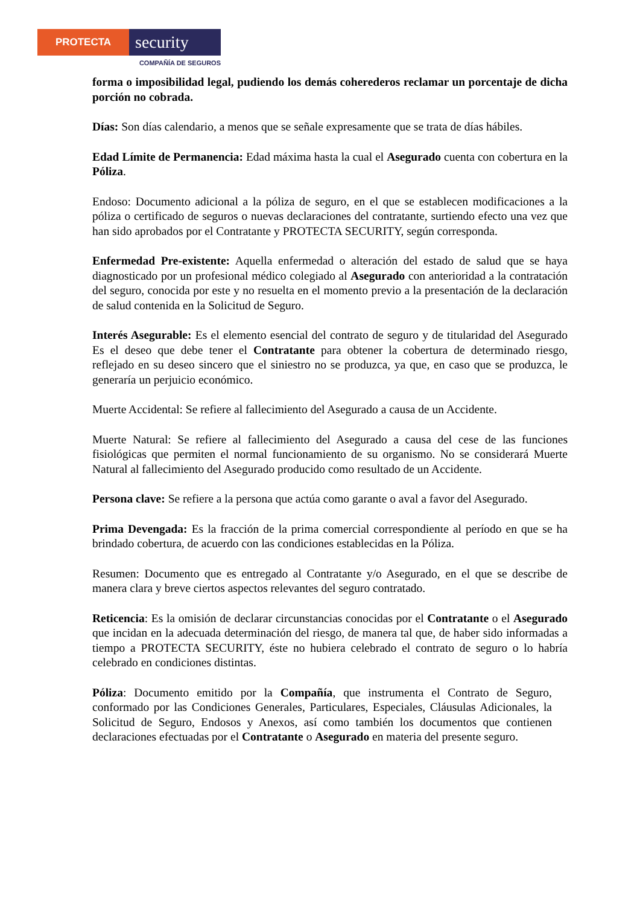PROTECTA
security
COMPAÑÍA DE SEGUROS
forma o imposibilidad legal, pudiendo los demás coherederos reclamar un porcentaje de dicha porción no cobrada.
Días: Son días calendario, a menos que se señale expresamente que se trata de días hábiles.
Edad Límite de Permanencia: Edad máxima hasta la cual el Asegurado cuenta con cobertura en la Póliza.
Endoso: Documento adicional a la póliza de seguro, en el que se establecen modificaciones a la póliza o certificado de seguros o nuevas declaraciones del contratante, surtiendo efecto una vez que han sido aprobados por el Contratante y PROTECTA SECURITY, según corresponda.
Enfermedad Pre-existente: Aquella enfermedad o alteración del estado de salud que se haya diagnosticado por un profesional médico colegiado al Asegurado con anterioridad a la contratación del seguro, conocida por este y no resuelta en el momento previo a la presentación de la declaración de salud contenida en la Solicitud de Seguro.
Interés Asegurable: Es el elemento esencial del contrato de seguro y de titularidad del Asegurado Es el deseo que debe tener el Contratante para obtener la cobertura de determinado riesgo, reflejado en su deseo sincero que el siniestro no se produzca, ya que, en caso que se produzca, le generaría un perjuicio económico.
Muerte Accidental: Se refiere al fallecimiento del Asegurado a causa de un Accidente.
Muerte Natural: Se refiere al fallecimiento del Asegurado a causa del cese de las funciones fisiológicas que permiten el normal funcionamiento de su organismo. No se considerará Muerte Natural al fallecimiento del Asegurado producido como resultado de un Accidente.
Persona clave: Se refiere a la persona que actúa como garante o aval a favor del Asegurado.
Prima Devengada: Es la fracción de la prima comercial correspondiente al período en que se ha brindado cobertura, de acuerdo con las condiciones establecidas en la Póliza.
Resumen: Documento que es entregado al Contratante y/o Asegurado, en el que se describe de manera clara y breve ciertos aspectos relevantes del seguro contratado.
Reticencia: Es la omisión de declarar circunstancias conocidas por el Contratante o el Asegurado que incidan en la adecuada determinación del riesgo, de manera tal que, de haber sido informadas a tiempo a PROTECTA SECURITY, éste no hubiera celebrado el contrato de seguro o lo habría celebrado en condiciones distintas.
Póliza: Documento emitido por la Compañía, que instrumenta el Contrato de Seguro, conformado por las Condiciones Generales, Particulares, Especiales, Cláusulas Adicionales, la Solicitud de Seguro, Endosos y Anexos, así como también los documentos que contienen declaraciones efectuadas por el Contratante o Asegurado en materia del presente seguro.